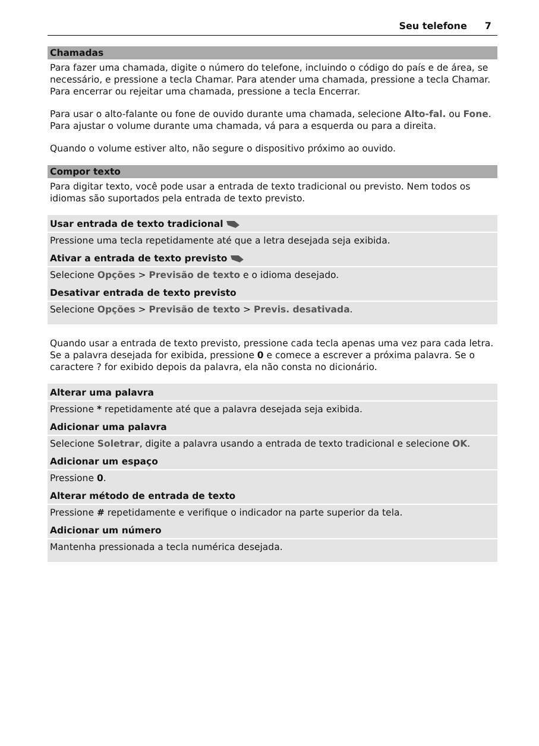Seu telefone 7
Chamadas
Para fazer uma chamada, digite o número do telefone, incluindo o código do país e de área, se necessário, e pressione a tecla Chamar. Para atender uma chamada, pressione a tecla Chamar. Para encerrar ou rejeitar uma chamada, pressione a tecla Encerrar.
Para usar o alto-falante ou fone de ouvido durante uma chamada, selecione Alto-fal. ou Fone. Para ajustar o volume durante uma chamada, vá para a esquerda ou para a direita.
Quando o volume estiver alto, não segure o dispositivo próximo ao ouvido.
Compor texto
Para digitar texto, você pode usar a entrada de texto tradicional ou previsto. Nem todos os idiomas são suportados pela entrada de texto previsto.
Usar entrada de texto tradicional
Pressione uma tecla repetidamente até que a letra desejada seja exibida.
Ativar a entrada de texto previsto
Selecione Opções > Previsão de texto e o idioma desejado.
Desativar entrada de texto previsto
Selecione Opções > Previsão de texto > Previs. desativada.
Quando usar a entrada de texto previsto, pressione cada tecla apenas uma vez para cada letra. Se a palavra desejada for exibida, pressione 0 e comece a escrever a próxima palavra. Se o caractere ? for exibido depois da palavra, ela não consta no dicionário.
Alterar uma palavra
Pressione * repetidamente até que a palavra desejada seja exibida.
Adicionar uma palavra
Selecione Soletrar, digite a palavra usando a entrada de texto tradicional e selecione OK.
Adicionar um espaço
Pressione 0.
Alterar método de entrada de texto
Pressione # repetidamente e verifique o indicador na parte superior da tela.
Adicionar um número
Mantenha pressionada a tecla numérica desejada.